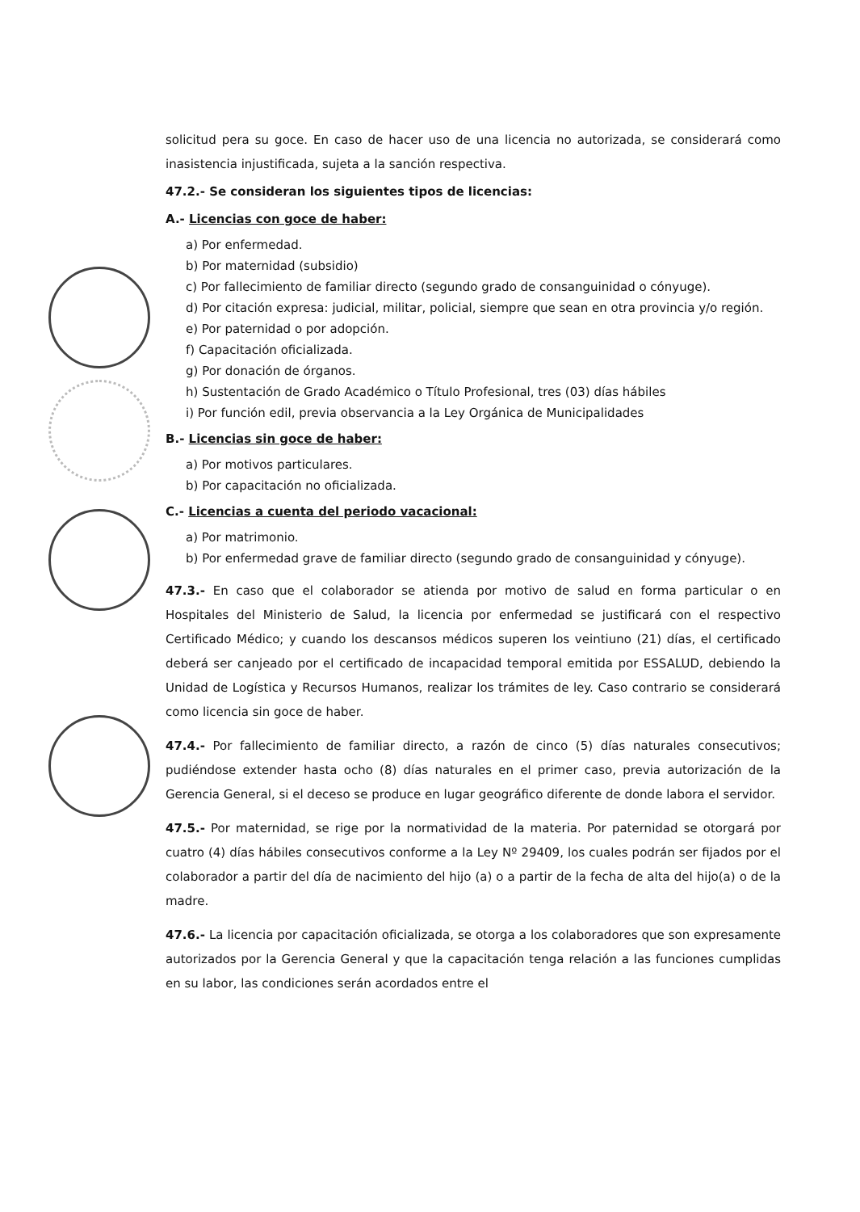solicitud pera su goce. En caso de hacer uso de una licencia no autorizada, se considerará como inasistencia injustificada, sujeta a la sanción respectiva.
47.2.- Se consideran los siguientes tipos de licencias:
A.- Licencias con goce de haber:
a) Por enfermedad.
b) Por maternidad (subsidio)
c) Por fallecimiento de familiar directo (segundo grado de consanguinidad o cónyuge).
d) Por citación expresa: judicial, militar, policial, siempre que sean en otra provincia y/o región.
e) Por paternidad o por adopción.
f) Capacitación oficializada.
g) Por donación de órganos.
h) Sustentación de Grado Académico o Título Profesional, tres (03) días hábiles
i) Por función edil, previa observancia a la Ley Orgánica de Municipalidades
B.- Licencias sin goce de haber:
a) Por motivos particulares.
b) Por capacitación no oficializada.
C.- Licencias a cuenta del periodo vacacional:
a) Por matrimonio.
b) Por enfermedad grave de familiar directo (segundo grado de consanguinidad y cónyuge).
47.3.- En caso que el colaborador se atienda por motivo de salud en forma particular o en Hospitales del Ministerio de Salud, la licencia por enfermedad se justificará con el respectivo Certificado Médico; y cuando los descansos médicos superen los veintiuno (21) días, el certificado deberá ser canjeado por el certificado de incapacidad temporal emitida por ESSALUD, debiendo la Unidad de Logística y Recursos Humanos, realizar los trámites de ley. Caso contrario se considerará como licencia sin goce de haber.
47.4.- Por fallecimiento de familiar directo, a razón de cinco (5) días naturales consecutivos; pudiéndose extender hasta ocho (8) días naturales en el primer caso, previa autorización de la Gerencia General, si el deceso se produce en lugar geográfico diferente de donde labora el servidor.
47.5.- Por maternidad, se rige por la normatividad de la materia. Por paternidad se otorgará por cuatro (4) días hábiles consecutivos conforme a la Ley Nº 29409, los cuales podrán ser fijados por el colaborador a partir del día de nacimiento del hijo (a) o a partir de la fecha de alta del hijo(a) o de la madre.
47.6.- La licencia por capacitación oficializada, se otorga a los colaboradores que son expresamente autorizados por la Gerencia General y que la capacitación tenga relación a las funciones cumplidas en su labor, las condiciones serán acordados entre el